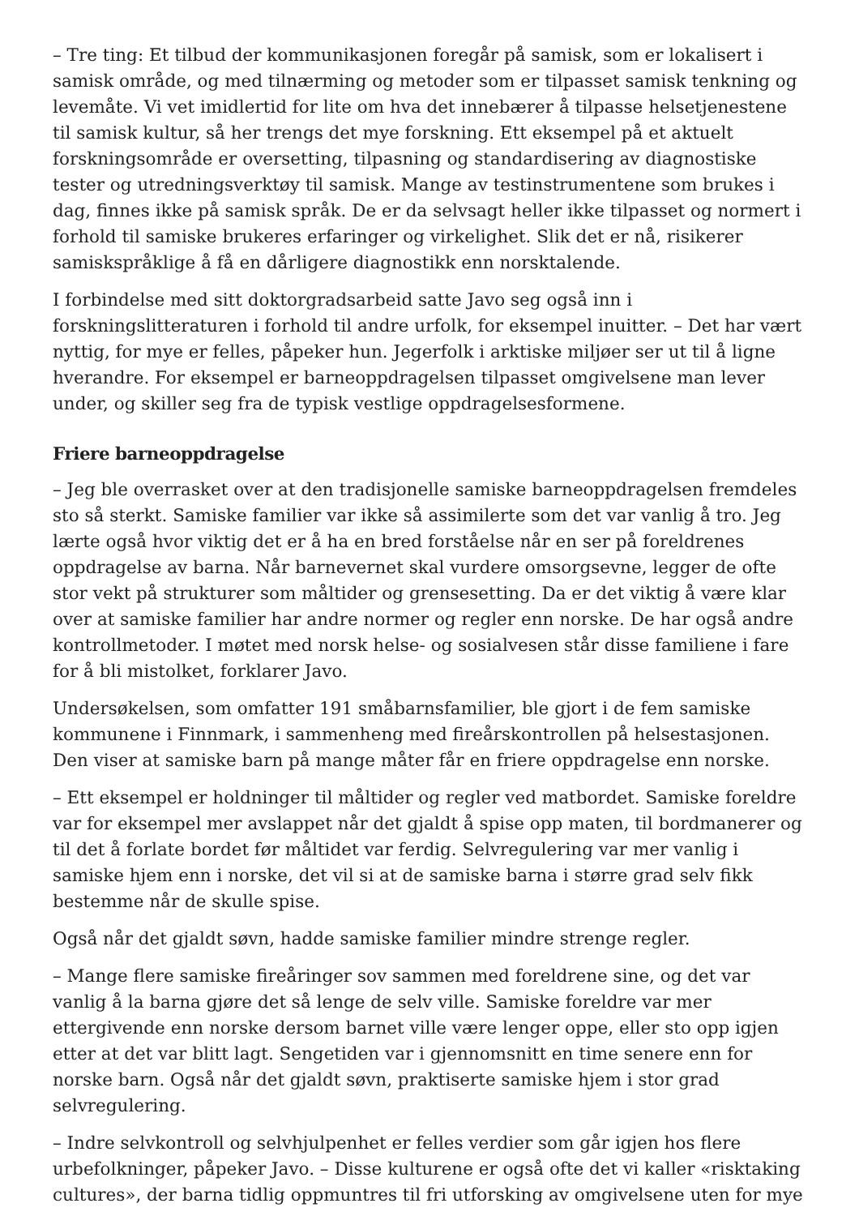– Tre ting: Et tilbud der kommunikasjonen foregår på samisk, som er lokalisert i samisk område, og med tilnærming og metoder som er tilpasset samisk tenkning og levemåte. Vi vet imidlertid for lite om hva det innebærer å tilpasse helsetjenestene til samisk kultur, så her trengs det mye forskning. Ett eksempel på et aktuelt forskningsområde er oversetting, tilpasning og standardisering av diagnostiske tester og utredningsverktøy til samisk. Mange av testinstrumentene som brukes i dag, finnes ikke på samisk språk. De er da selvsagt heller ikke tilpasset og normert i forhold til samiske brukeres erfaringer og virkelighet. Slik det er nå, risikerer samiskspråklige å få en dårligere diagnostikk enn norsktalende.
I forbindelse med sitt doktorgradsarbeid satte Javo seg også inn i forskningslitteraturen i forhold til andre urfolk, for eksempel inuitter. – Det har vært nyttig, for mye er felles, påpeker hun. Jegerfolk i arktiske miljøer ser ut til å ligne hverandre. For eksempel er barneoppdragelsen tilpasset omgivelsene man lever under, og skiller seg fra de typisk vestlige oppdragelsesformene.
Friere barneoppdragelse
– Jeg ble overrasket over at den tradisjonelle samiske barneoppdragelsen fremdeles sto så sterkt. Samiske familier var ikke så assimilerte som det var vanlig å tro. Jeg lærte også hvor viktig det er å ha en bred forståelse når en ser på foreldrenes oppdragelse av barna. Når barnevernet skal vurdere omsorgsevne, legger de ofte stor vekt på strukturer som måltider og grensesetting. Da er det viktig å være klar over at samiske familier har andre normer og regler enn norske. De har også andre kontrollmetoder. I møtet med norsk helse- og sosialvesen står disse familiene i fare for å bli mistolket, forklarer Javo.
Undersøkelsen, som omfatter 191 småbarnsfamilier, ble gjort i de fem samiske kommunene i Finnmark, i sammenheng med fireårskontrollen på helsestasjonen. Den viser at samiske barn på mange måter får en friere oppdragelse enn norske.
– Ett eksempel er holdninger til måltider og regler ved matbordet. Samiske foreldre var for eksempel mer avslappet når det gjaldt å spise opp maten, til bordmanerer og til det å forlate bordet før måltidet var ferdig. Selvregulering var mer vanlig i samiske hjem enn i norske, det vil si at de samiske barna i større grad selv fikk bestemme når de skulle spise.
Også når det gjaldt søvn, hadde samiske familier mindre strenge regler.
– Mange flere samiske fireåringer sov sammen med foreldrene sine, og det var vanlig å la barna gjøre det så lenge de selv ville. Samiske foreldre var mer ettergivende enn norske dersom barnet ville være lenger oppe, eller sto opp igjen etter at det var blitt lagt. Sengetiden var i gjennomsnitt en time senere enn for norske barn. Også når det gjaldt søvn, praktiserte samiske hjem i stor grad selvregulering.
– Indre selvkontroll og selvhjulpenhet er felles verdier som går igjen hos flere urbefolkninger, påpeker Javo. – Disse kulturene er også ofte det vi kaller «risktaking cultures», der barna tidlig oppmuntres til fri utforsking av omgivelsene uten for mye